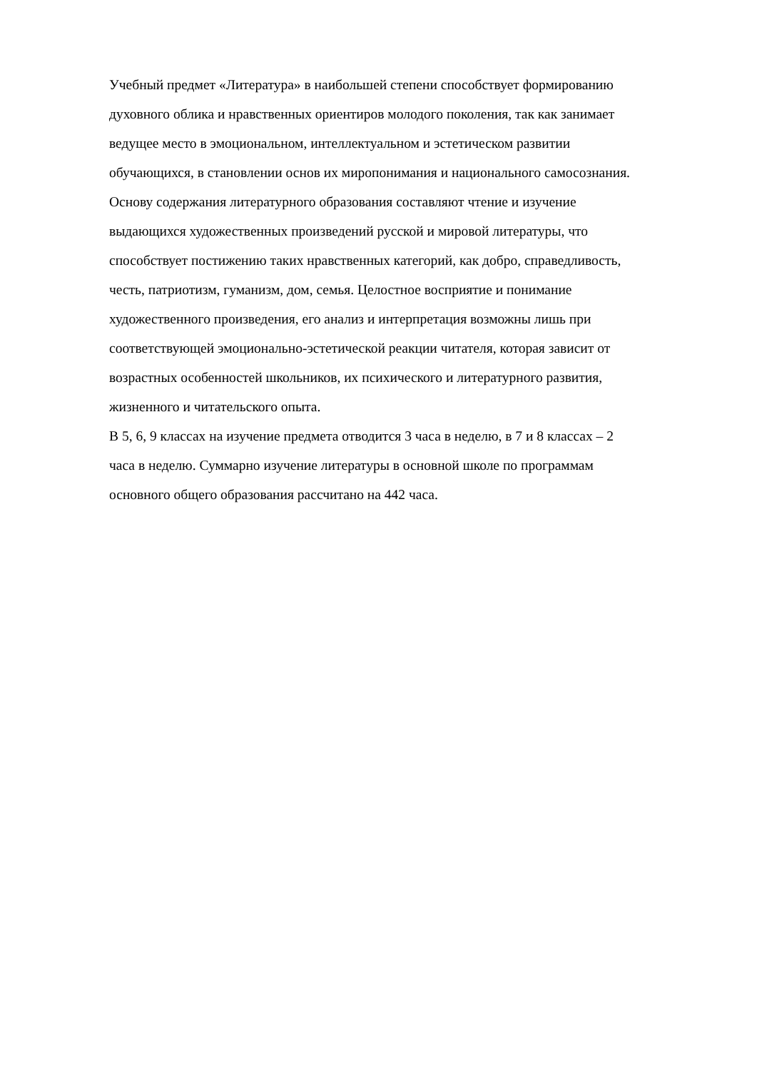Учебный предмет «Литература» в наибольшей степени способствует формированию
духовного облика и нравственных ориентиров молодого поколения, так как занимает
ведущее место в эмоциональном, интеллектуальном и эстетическом развитии
обучающихся, в становлении основ их миропонимания и национального самосознания.
Основу содержания литературного образования составляют чтение и изучение
выдающихся художественных произведений русской и мировой литературы, что
способствует постижению таких нравственных категорий, как добро, справедливость,
честь, патриотизм, гуманизм, дом, семья. Целостное восприятие и понимание
художественного произведения, его анализ и интерпретация возможны лишь при
соответствующей эмоционально-эстетической реакции читателя, которая зависит от
возрастных особенностей школьников, их психического и литературного развития,
жизненного и читательского опыта.
В 5, 6, 9 классах на изучение предмета отводится 3 часа в неделю, в 7 и 8 классах – 2
часа в неделю. Суммарно изучение литературы в основной школе по программам
основного общего образования рассчитано на 442 часа.